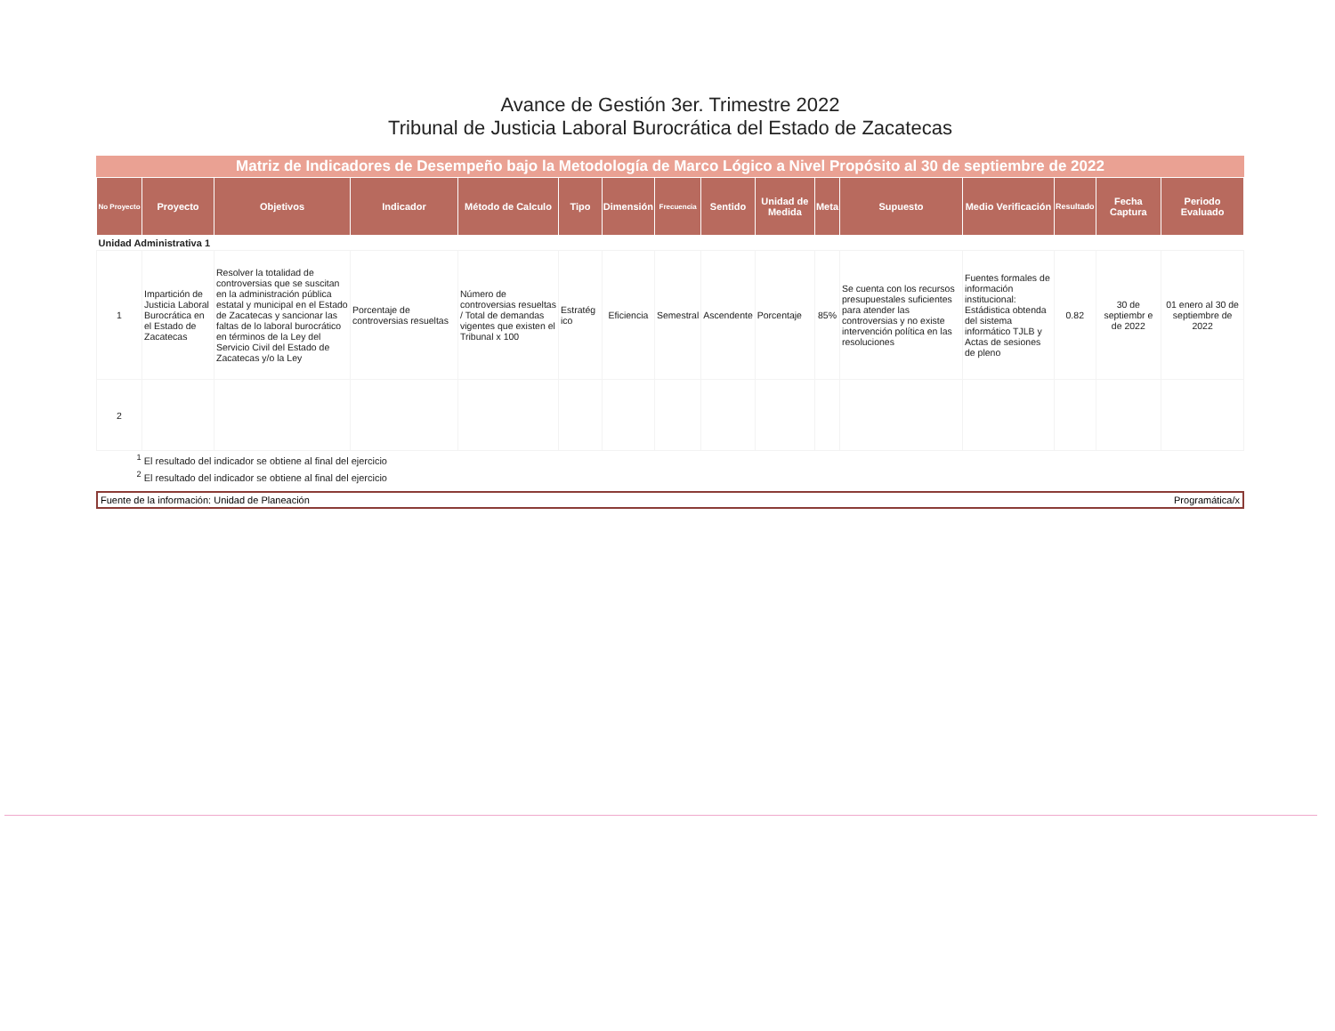Avance de Gestión 3er. Trimestre 2022
Tribunal de Justicia Laboral Burocrática del Estado de Zacatecas
Matriz de Indicadores de Desempeño bajo la Metodología de Marco Lógico a Nivel Propósito al 30 de septiembre de 2022
| No Proyecto | Proyecto | Objetivos | Indicador | Método de Calculo | Tipo | Dimensión | Frecuencia | Sentido | Unidad de Medida | Meta | Supuesto | Medio Verificación | Resultado | Fecha Captura | Periodo Evaluado |
| --- | --- | --- | --- | --- | --- | --- | --- | --- | --- | --- | --- | --- | --- | --- | --- |
| Unidad Administrativa 1 | | | | | | | | | | | | | | | |
| 1 | Impartición de Justicia Laboral Burocrática en el Estado de Zacatecas | Resolver la totalidad de controversias que se suscitan en la administración pública estatal y municipal en el Estado de Zacatecas y sancionar las faltas de lo laboral burocrático en términos de la Ley del Servicio Civil del Estado de Zacatecas y/o la Ley | Porcentaje de controversias resueltas | Número de controversias resueltas / Total de demandas vigentes que existen el Tribunal x 100 | Estratég ico | Eficiencia | Semestral | Ascendente | Porcentaje | 85% | Se cuenta con los recursos presupuestales suficientes para atender las controversias y no existe intervención política en las resoluciones | Fuentes formales de información institucional: Estádistica obtenda del sistema informático TJLB y Actas de sesiones de pleno | 0.82 | 30 de septiembr e de 2022 | 01 enero al 30 de septiembre de 2022 |
| 2 | | | | | | | | | | | | | | | |
| <sup>1</sup> El resultado del indicador se obtiene al final del ejercicio | | | | | | | | | | | | | | | |
| <sup>2</sup> El resultado del indicador se obtiene al final del ejercicio | | | | | | | | | | | | | | | |
Fuente de la información: Unidad de Planeación Programática/x